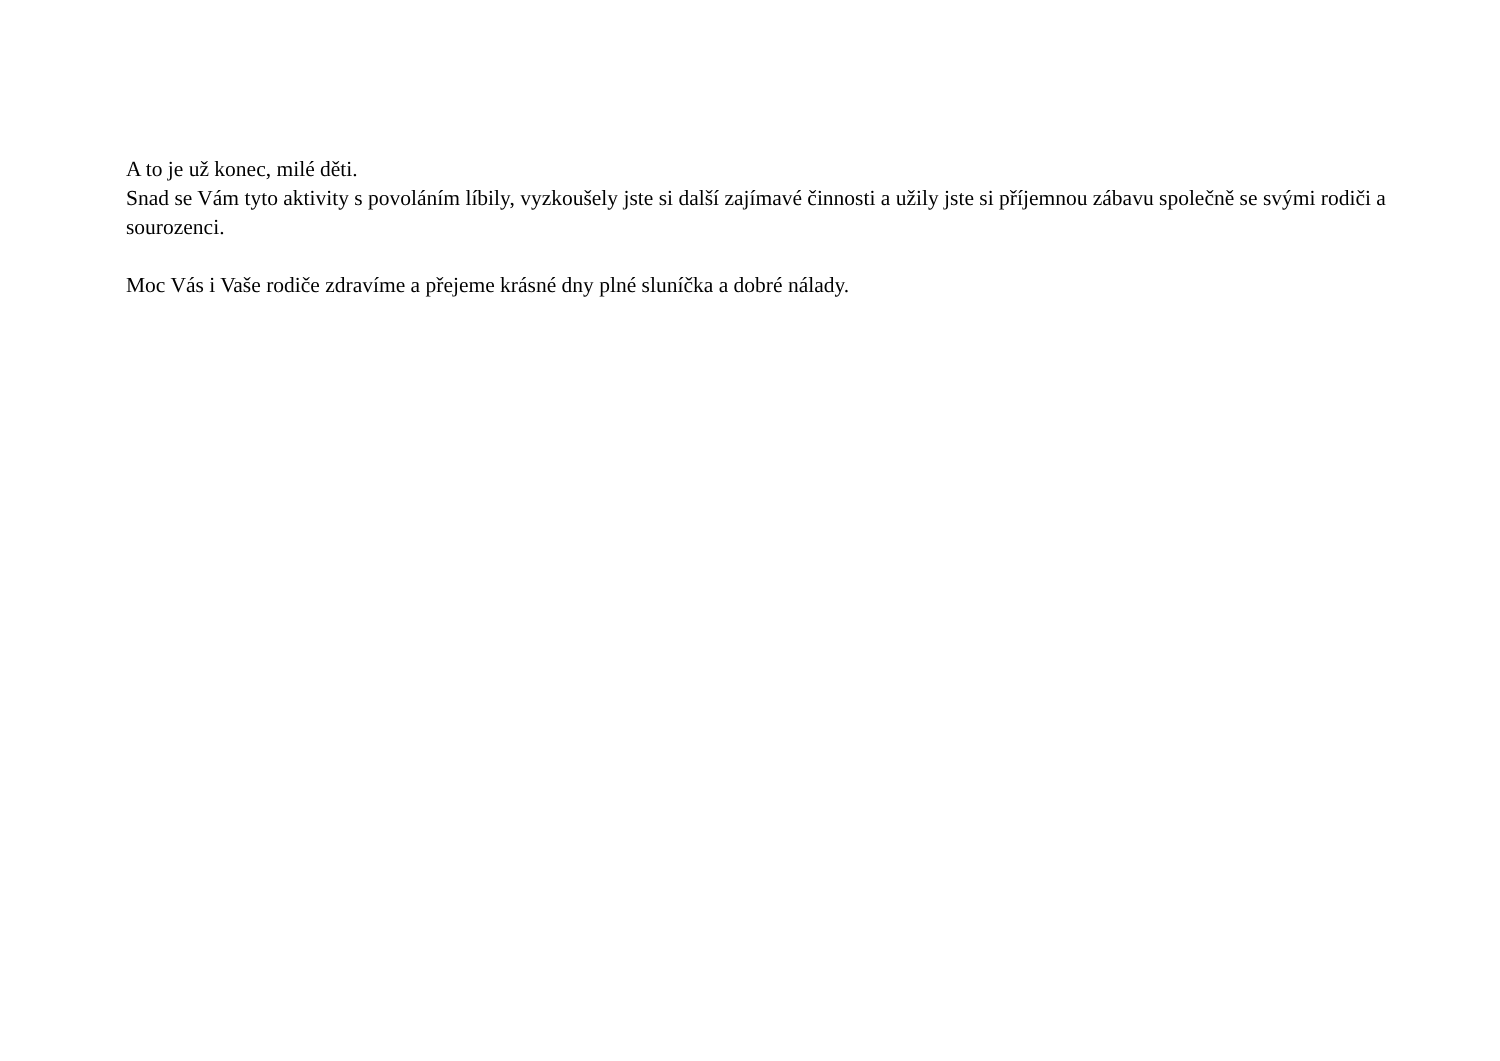A to je už konec, milé děti.
Snad se Vám tyto aktivity s povoláním líbily, vyzkoušely jste si další zajímavé činnosti a užily jste si příjemnou zábavu společně se svými rodiči a sourozenci.
Moc Vás i Vaše rodiče zdravíme a přejeme krásné dny plné sluníčka a dobré nálady.